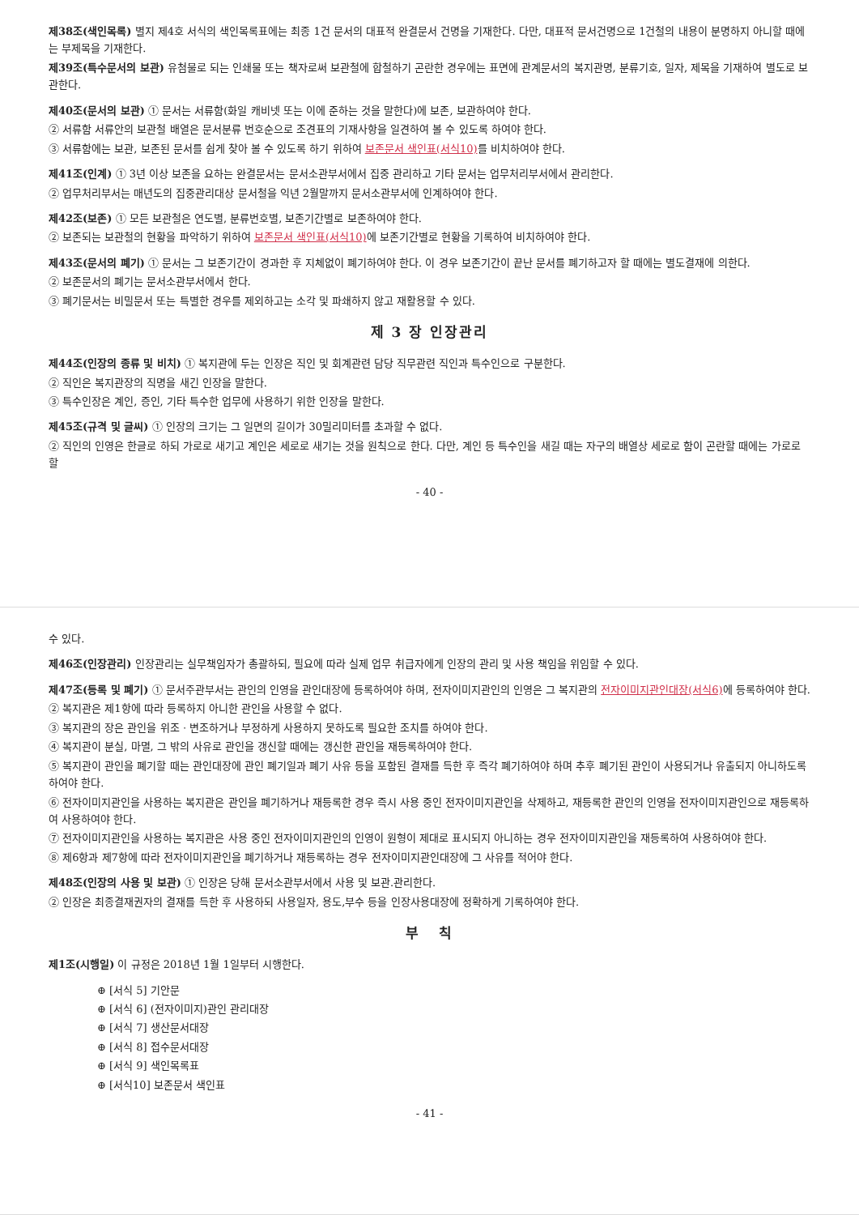제38조(색인목록) 별지 제4호 서식의 색인목록표에는 최종 1건 문서의 대표적 완결문서 건명을 기재한다. 다만, 대표적 문서건명으로 1건철의 내용이 분명하지 아니할 때에는 부제목을 기재한다.
제39조(특수문서의 보관) 유첨물로 되는 인쇄물 또는 책자로써 보관철에 합철하기 곤란한 경우에는 표면에 관계문서의 복지관명, 분류기호, 일자, 제목을 기재하여 별도로 보관한다.
제40조(문서의 보관) ① 문서는 서류함(화일 캐비넷 또는 이에 준하는 것을 말한다)에 보존, 보관하여야 한다.
② 서류함 서류안의 보관철 배열은 문서분류 번호순으로 조견표의 기재사항을 일견하여 볼 수 있도록 하여야 한다.
③ 서류함에는 보관, 보존된 문서를 쉽게 찾아 볼 수 있도록 하기 위하여 보존문서 색인표(서식10) 를 비치하여야 한다.
제41조(인계) ① 3년 이상 보존을 요하는 완결문서는 문서소관부서에서 집중 관리하고 기타 문서는 업무처리부서에서 관리한다.
② 업무처리부서는 매년도의 집중관리대상 문서철을 익년 2월말까지 문서소관부서에 인계하여야 한다.
제42조(보존) ① 모든 보관철은 연도별, 분류번호별, 보존기간별로 보존하여야 한다.
② 보존되는 보관철의 현황을 파악하기 위하여 보존문서 색인표(서식10) 에 보존기간별로 현황을 기록하여 비치하여야 한다.
제43조(문서의 폐기) ① 문서는 그 보존기간이 경과한 후 지체없이 폐기하여야 한다. 이 경우 보존기간이 끝난 문서를 폐기하고자 할 때에는 별도결재에 의한다.
② 보존문서의 폐기는 문서소관부서에서 한다.
③ 폐기문서는 비밀문서 또는 특별한 경우를 제외하고는 소각 및 파쇄하지 않고 재활용할 수 있다.
제 3 장 인장관리
제44조(인장의 종류 및 비치) ① 복지관에 두는 인장은 직인 및 회계관련 담당 직무관련 직인과 특수인으로 구분한다.
② 직인은 복지관장의 직명을 새긴 인장을 말한다.
③ 특수인장은 계인, 증인, 기타 특수한 업무에 사용하기 위한 인장을 말한다.
제45조(규격 및 글씨) ① 인장의 크기는 그 일면의 길이가 30밀리미터를 초과할 수 없다.
② 직인의 인영은 한글로 하되 가로로 새기고 계인은 세로로 새기는 것을 원칙으로 한다. 다만, 계인 등 특수인을 새길 때는 자구의 배열상 세로로 함이 곤란할 때에는 가로로 할
- 40 -
수 있다.
제46조(인장관리) 인장관리는 실무책임자가 총괄하되, 필요에 따라 실제 업무 취급자에게 인장의 관리 및 사용 책임을 위임할 수 있다.
제47조(등록 및 폐기) ① 문서주관부서는 관인의 인영을 관인대장에 등록하여야 하며, 전자이미지관인의 인영은 그 복지관의 전자이미지관인대장(서식6) 에 등록하여야 한다.
② 복지관은 제1항에 따라 등록하지 아니한 관인을 사용할 수 없다.
③ 복지관의 장은 관인을 위조ㆍ변조하거나 부정하게 사용하지 못하도록 필요한 조치를 하여야 한다.
④ 복지관이 분실, 마멸, 그 밖의 사유로 관인을 갱신할 때에는 갱신한 관인을 재등록하여야 한다.
⑤ 복지관이 관인을 폐기할 때는 관인대장에 관인 폐기일과 폐기 사유 등을 포함된 결재를 득한 후 즉각 폐기하여야 하며 추후 폐기된 관인이 사용되거나 유출되지 아니하도록 하여야 한다.
⑥ 전자이미지관인을 사용하는 복지관은 관인을 폐기하거나 재등록한 경우 즉시 사용 중인 전자이미지관인을 삭제하고, 재등록한 관인의 인영을 전자이미지관인으로 재등록하여 사용하여야 한다.
⑦ 전자이미지관인을 사용하는 복지관은 사용 중인 전자이미지관인의 인영이 원형이 제대로 표시되지 아니하는 경우 전자이미지관인을 재등록하여 사용하여야 한다.
⑧ 제6항과 제7항에 따라 전자이미지관인을 폐기하거나 재등록하는 경우 전자이미지관인대장에 그 사유를 적어야 한다.
제48조(인장의 사용 및 보관) ① 인장은 당해 문서소관부서에서 사용 및 보관.관리한다.
② 인장은 최종결재권자의 결재를 득한 후 사용하되 사용일자, 용도,부수 등을 인장사용대장에 정확하게 기록하여야 한다.
부 칙
제1조(시행일) 이 규정은 2018년 1월 1일부터 시행한다.
⊕ [서식 5] 기안문
⊕ [서식 6] (전자이미지)관인 관리대장
⊕ [서식 7] 생산문서대장
⊕ [서식 8] 접수문서대장
⊕ [서식 9] 색인목록표
⊕ [서식10] 보존문서 색인표
- 41 -